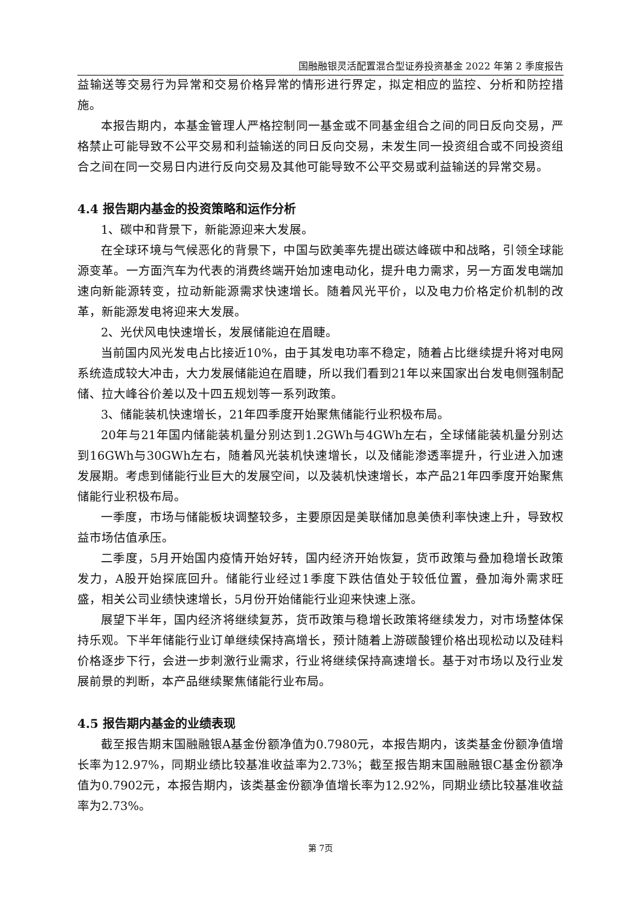国融融银灵活配置混合型证券投资基金 2022 年第 2 季度报告
益输送等交易行为异常和交易价格异常的情形进行界定，拟定相应的监控、分析和防控措施。
本报告期内，本基金管理人严格控制同一基金或不同基金组合之间的同日反向交易，严格禁止可能导致不公平交易和利益输送的同日反向交易，未发生同一投资组合或不同投资组合之间在同一交易日内进行反向交易及其他可能导致不公平交易或利益输送的异常交易。
4.4 报告期内基金的投资策略和运作分析
1、碳中和背景下，新能源迎来大发展。
在全球环境与气候恶化的背景下，中国与欧美率先提出碳达峰碳中和战略，引领全球能源变革。一方面汽车为代表的消费终端开始加速电动化，提升电力需求，另一方面发电端加速向新能源转变，拉动新能源需求快速增长。随着风光平价，以及电力价格定价机制的改革，新能源发电将迎来大发展。
2、光伏风电快速增长，发展储能迫在眉睫。
当前国内风光发电占比接近10%，由于其发电功率不稳定，随着占比继续提升将对电网系统造成较大冲击，大力发展储能迫在眉睫，所以我们看到21年以来国家出台发电侧强制配储、拉大峰谷价差以及十四五规划等一系列政策。
3、储能装机快速增长，21年四季度开始聚焦储能行业积极布局。
20年与21年国内储能装机量分别达到1.2GWh与4GWh左右，全球储能装机量分别达到16GWh与30GWh左右，随着风光装机快速增长，以及储能渗透率提升，行业进入加速发展期。考虑到储能行业巨大的发展空间，以及装机快速增长，本产品21年四季度开始聚焦储能行业积极布局。
一季度，市场与储能板块调整较多，主要原因是美联储加息美债利率快速上升，导致权益市场估值承压。
二季度，5月开始国内疫情开始好转，国内经济开始恢复，货币政策与叠加稳增长政策发力，A股开始探底回升。储能行业经过1季度下跌估值处于较低位置，叠加海外需求旺盛，相关公司业绩快速增长，5月份开始储能行业迎来快速上涨。
展望下半年，国内经济将继续复苏，货币政策与稳增长政策将继续发力，对市场整体保持乐观。下半年储能行业订单继续保持高增长，预计随着上游碳酸锂价格出现松动以及硅料价格逐步下行，会进一步刺激行业需求，行业将继续保持高速增长。基于对市场以及行业发展前景的判断，本产品继续聚焦储能行业布局。
4.5 报告期内基金的业绩表现
截至报告期末国融融银A基金份额净值为0.7980元，本报告期内，该类基金份额净值增长率为12.97%，同期业绩比较基准收益率为2.73%；截至报告期末国融融银C基金份额净值为0.7902元，本报告期内，该类基金份额净值增长率为12.92%，同期业绩比较基准收益率为2.73%。
第 7页